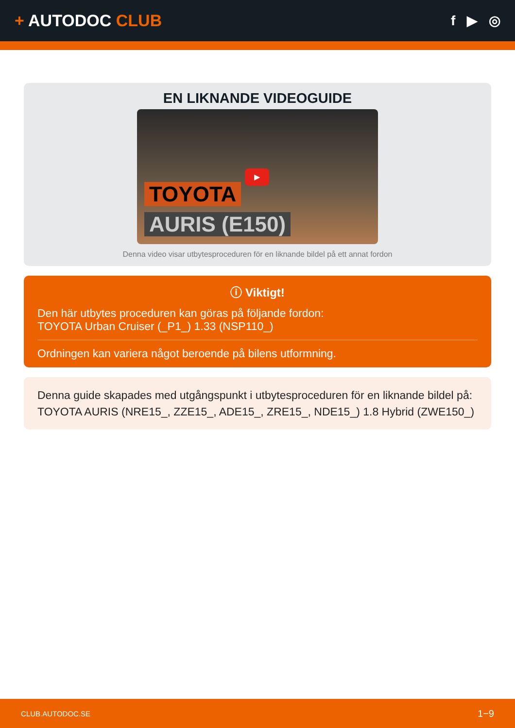+ AUTODOC CLUB
f ▶ ◎
EN LIKNANDE VIDEOGUIDE
▶
TOYOTA
AURIS (E150)
Denna video visar utbytesproceduren för en liknande bildel på ett annat fordon
ⓘ Viktigt!
Den här utbytes proceduren kan göras på följande fordon:
TOYOTA Urban Cruiser (_P1_) 1.33 (NSP110_)
Ordningen kan variera något beroende på bilens utformning.
Denna guide skapades med utgångspunkt i utbytesproceduren för en liknande bildel på: TOYOTA AURIS (NRE15_, ZZE15_, ADE15_, ZRE15_, NDE15_) 1.8 Hybrid (ZWE150_)
CLUB.AUTODOC.SE 1−9